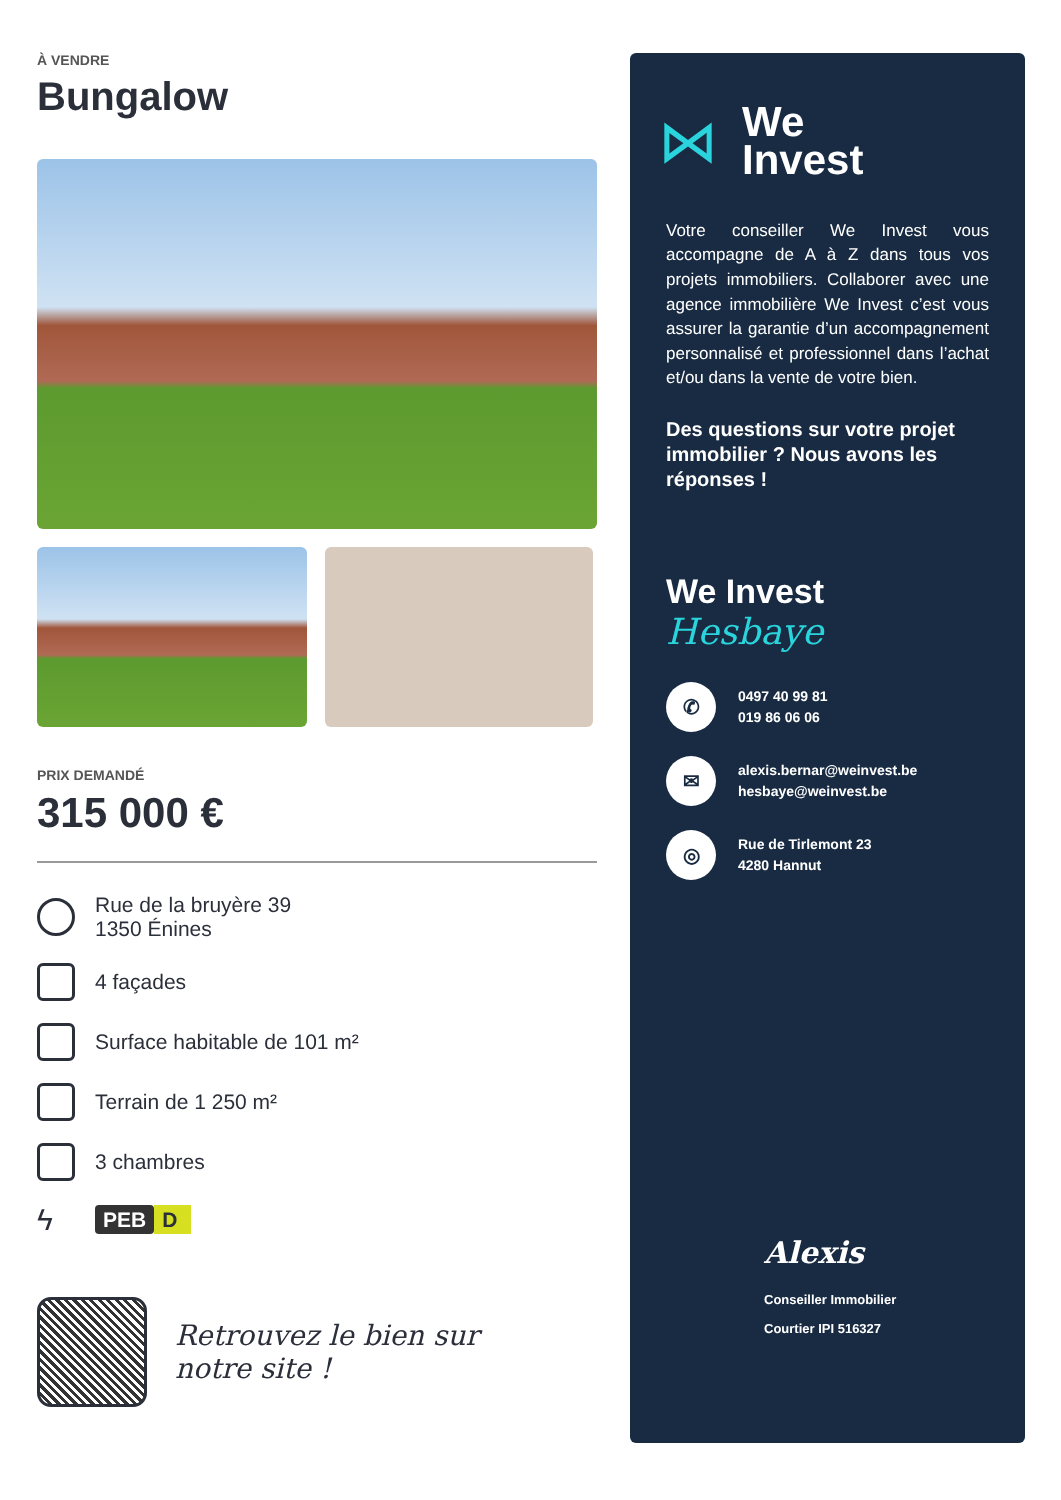À VENDRE
Bungalow
PRIX DEMANDÉ
315 000 €
Rue de la bruyère 39
1350 Énines
4 façades
Surface habitable de 101 m²
Terrain de 1 250 m²
3 chambres
ϟ
PEB D
Retrouvez le bien sur
notre site !
⋈
We
Invest
Votre conseiller We Invest vous accompagne de A à Z dans tous vos projets immobiliers. Collaborer avec une agence immobilière We Invest c’est vous assurer la garantie d’un accompagnement personnalisé et professionnel dans l’achat et/ou dans la vente de votre bien.
Des questions sur votre projet immobilier ? Nous avons les réponses !
We Invest
Hesbaye
✆
0497 40 99 81
019 86 06 06
✉
alexis.bernar@weinvest.be
hesbaye@weinvest.be
◎
Rue de Tirlemont 23
4280 Hannut
Alexis
Conseiller Immobilier
Courtier IPI 516327